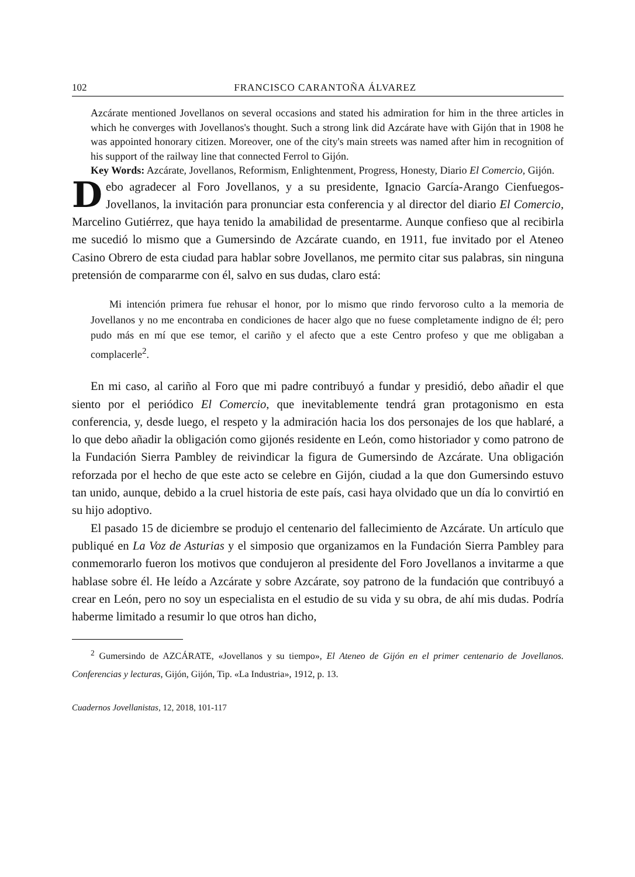102 FRANCISCO CARANTOÑA ÁLVAREZ
Azcárate mentioned Jovellanos on several occasions and stated his admiration for him in the three articles in which he converges with Jovellanos's thought. Such a strong link did Azcárate have with Gijón that in 1908 he was appointed honorary citizen. Moreover, one of the city's main streets was named after him in recognition of his support of the railway line that connected Ferrol to Gijón.
Key Words: Azcárate, Jovellanos, Reformism, Enlightenment, Progress, Honesty, Diario El Comercio, Gijón.
Debo agradecer al Foro Jovellanos, y a su presidente, Ignacio García-Arango Cienfuegos-Jovellanos, la invitación para pronunciar esta conferencia y al director del diario El Comercio, Marcelino Gutiérrez, que haya tenido la amabilidad de presentarme. Aunque confieso que al recibirla me sucedió lo mismo que a Gumersindo de Azcárate cuando, en 1911, fue invitado por el Ateneo Casino Obrero de esta ciudad para hablar sobre Jovellanos, me permito citar sus palabras, sin ninguna pretensión de compararme con él, salvo en sus dudas, claro está:
Mi intención primera fue rehusar el honor, por lo mismo que rindo fervoroso culto a la memoria de Jovellanos y no me encontraba en condiciones de hacer algo que no fuese completamente indigno de él; pero pudo más en mí que ese temor, el cariño y el afecto que a este Centro profeso y que me obligaban a complacerle<sup>2</sup>.
En mi caso, al cariño al Foro que mi padre contribuyó a fundar y presidió, debo añadir el que siento por el periódico El Comercio, que inevitablemente tendrá gran protagonismo en esta conferencia, y, desde luego, el respeto y la admiración hacia los dos personajes de los que hablaré, a lo que debo añadir la obligación como gijonés residente en León, como historiador y como patrono de la Fundación Sierra Pambley de reivindicar la figura de Gumersindo de Azcárate. Una obligación reforzada por el hecho de que este acto se celebre en Gijón, ciudad a la que don Gumersindo estuvo tan unido, aunque, debido a la cruel historia de este país, casi haya olvidado que un día lo convirtió en su hijo adoptivo.
El pasado 15 de diciembre se produjo el centenario del fallecimiento de Azcárate. Un artículo que publiqué en La Voz de Asturias y el simposio que organizamos en la Fundación Sierra Pambley para conmemorarlo fueron los motivos que condujeron al presidente del Foro Jovellanos a invitarme a que hablase sobre él. He leído a Azcárate y sobre Azcárate, soy patrono de la fundación que contribuyó a crear en León, pero no soy un especialista en el estudio de su vida y su obra, de ahí mis dudas. Podría haberme limitado a resumir lo que otros han dicho,
<sup>2</sup> Gumersindo de AZCÁRATE, «Jovellanos y su tiempo», El Ateneo de Gijón en el primer centenario de Jovellanos. Conferencias y lecturas, Gijón, Gijón, Tip. «La Industria», 1912, p. 13.
Cuadernos Jovellanistas, 12, 2018, 101-117